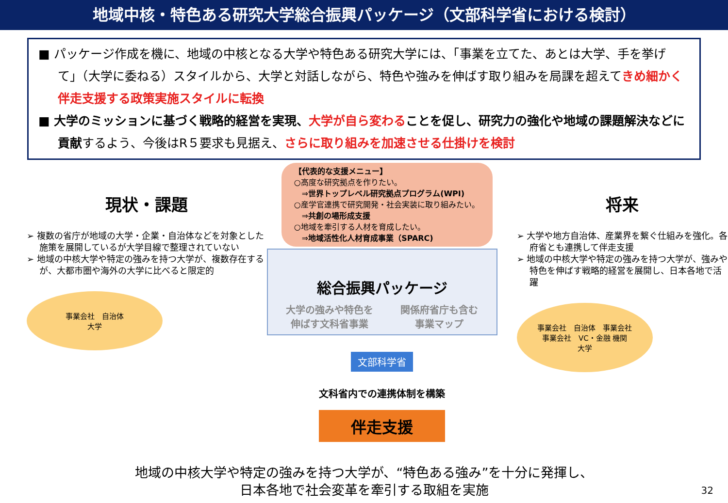地域中核・特色ある研究大学総合振興パッケージ（文部科学省における検討）
■ パッケージ作成を機に、地域の中核となる大学や特色ある研究大学には、「事業を立てた、あとは大学、手を挙げて」（大学に委ねる）スタイルから、大学と対話しながら、特色や強みを伸ばす取り組みを局課を超えてきめ細かく伴走支援する政策実施スタイルに転換
■ 大学のミッションに基づく戦略的経営を実現、大学が自ら変わる ことを促し、研究力の強化や地域の課題解決などに貢献するよう、今後はR５要求も見据え、さらに取り組みを加速させる仕掛けを検討
現状・課題
➢ 複数の省庁が地域の大学・企業・自治体などを対象とした施策を展開しているが大学目線で整理されていない
➢ 地域の中核大学や特定の強みを持つ大学が、複数存在するが、大都市圏や海外の大学に比べると限定的
事業会社　自治体
大学
【代表的な支援メニュー】
○高度な研究拠点を作りたい。
　⇒世界トップレベル研究拠点プログラム(WPI)
○産学官連携で研究開発・社会実装に取り組みたい。
　⇒共創の場形成支援
○地域を牽引する人材を育成したい。
　⇒地域活性化人材育成事業（SPARC)
総合振興パッケージ
大学の強みや特色を
伸ばす文科省事業 関係府省庁も含む
事業マップ
文部科学省
文科省内での連携体制を構築
伴走支援
将来
➢ 大学や地方自治体、産業界を繋ぐ仕組みを強化。各府省とも連携して伴走支援
➢ 地域の中核大学や特定の強みを持つ大学が、強みや特色を伸ばす戦略的経営を展開し、日本各地で活躍
事業会社　自治体　事業会社
事業会社　VC・金融 機関
大学
地域の中核大学や特定の強みを持つ大学が、“特色ある強み”を十分に発揮し、
日本各地で社会変革を牽引する取組を実施
32